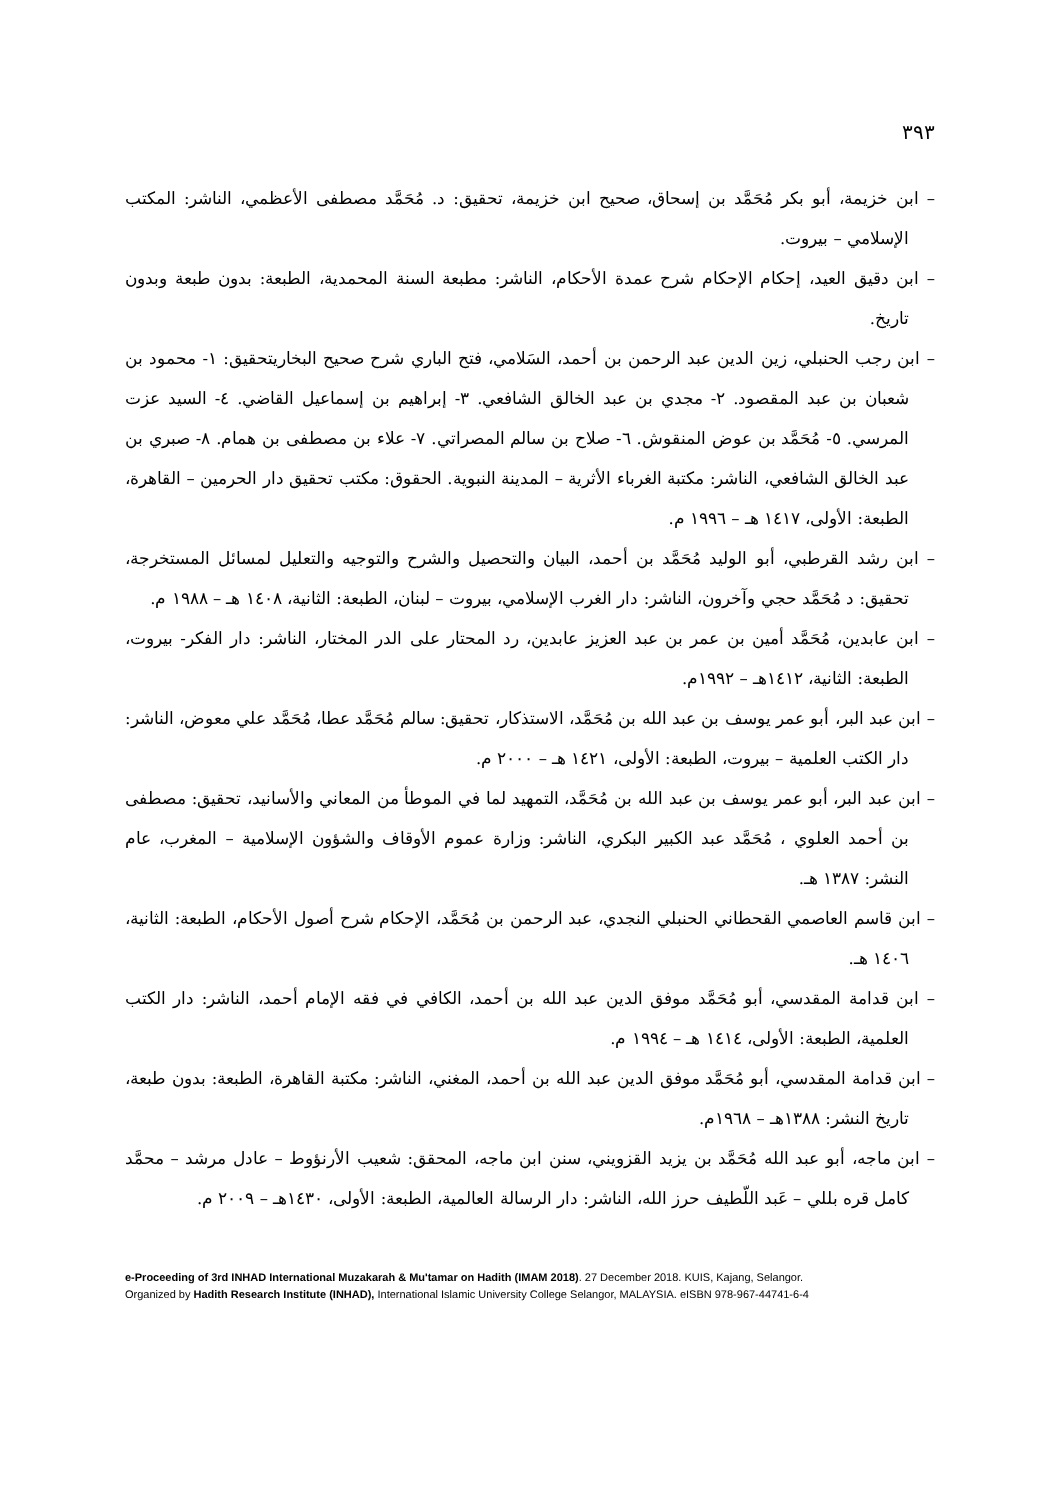٣٩٣
– ابن خزيمة، أبو بكر مُحَمَّد بن إسحاق، صحيح ابن خزيمة، تحقيق: د. مُحَمَّد مصطفى الأعظمي، الناشر: المكتب الإسلامي – بيروت.
– ابن دقيق العيد، إحكام الإحكام شرح عمدة الأحكام، الناشر: مطبعة السنة المحمدية، الطبعة: بدون طبعة وبدون تاريخ.
– ابن رجب الحنبلي، زين الدين عبد الرحمن بن أحمد، السَلامي، فتح الباري شرح صحيح البخاريتحقيق: ١- محمود بن شعبان بن عبد المقصود. ٢- مجدي بن عبد الخالق الشافعي. ٣- إبراهيم بن إسماعيل القاضي. ٤- السيد عزت المرسي. ٥- مُحَمَّد بن عوض المنقوش. ٦- صلاح بن سالم المصراتي. ٧- علاء بن مصطفى بن همام. ٨- صبري بن عبد الخالق الشافعي، الناشر: مكتبة الغرباء الأثرية – المدينة النبوية. الحقوق: مكتب تحقيق دار الحرمين – القاهرة، الطبعة: الأولى، ١٤١٧ هـ – ١٩٩٦ م.
– ابن رشد القرطبي، أبو الوليد مُحَمَّد بن أحمد، البيان والتحصيل والشرح والتوجيه والتعليل لمسائل المستخرجة، تحقيق: د مُحَمَّد حجي وآخرون، الناشر: دار الغرب الإسلامي، بيروت – لبنان، الطبعة: الثانية، ١٤٠٨ هـ – ١٩٨٨ م.
– ابن عابدين، مُحَمَّد أمين بن عمر بن عبد العزيز عابدين، رد المحتار على الدر المختار، الناشر: دار الفكر- بيروت، الطبعة: الثانية، ١٤١٢هـ – ١٩٩٢م.
– ابن عبد البر، أبو عمر يوسف بن عبد الله بن مُحَمَّد، الاستذكار، تحقيق: سالم مُحَمَّد عطا، مُحَمَّد علي معوض، الناشر: دار الكتب العلمية – بيروت، الطبعة: الأولى، ١٤٢١ هـ – ٢٠٠٠ م.
– ابن عبد البر، أبو عمر يوسف بن عبد الله بن مُحَمَّد، التمهيد لما في الموطأ من المعاني والأسانيد، تحقيق: مصطفى بن أحمد العلوي ، مُحَمَّد عبد الكبير البكري، الناشر: وزارة عموم الأوقاف والشؤون الإسلامية – المغرب، عام النشر: ١٣٨٧ هـ.
– ابن قاسم العاصمي القحطاني الحنبلي النجدي، عبد الرحمن بن مُحَمَّد، الإحكام شرح أصول الأحكام، الطبعة: الثانية، ١٤٠٦ هـ.
– ابن قدامة المقدسي، أبو مُحَمَّد موفق الدين عبد الله بن أحمد، الكافي في فقه الإمام أحمد، الناشر: دار الكتب العلمية، الطبعة: الأولى، ١٤١٤ هـ – ١٩٩٤ م.
– ابن قدامة المقدسي، أبو مُحَمَّد موفق الدين عبد الله بن أحمد، المغني، الناشر: مكتبة القاهرة، الطبعة: بدون طبعة، تاريخ النشر: ١٣٨٨هـ – ١٩٦٨م.
– ابن ماجه، أبو عبد الله مُحَمَّد بن يزيد القزويني، سنن ابن ماجه، المحقق: شعيب الأرنؤوط – عادل مرشد – محمَّد كامل قره بللي – عَبد اللّطيف حرز الله، الناشر: دار الرسالة العالمية، الطبعة: الأولى، ١٤٣٠هـ – ٢٠٠٩ م.
e-Proceeding of 3rd INHAD International Muzakarah & Mu'tamar on Hadith (IMAM 2018). 27 December 2018. KUIS, Kajang, Selangor.
Organized by Hadith Research Institute (INHAD), International Islamic University College Selangor, MALAYSIA. eISBN 978-967-44741-6-4